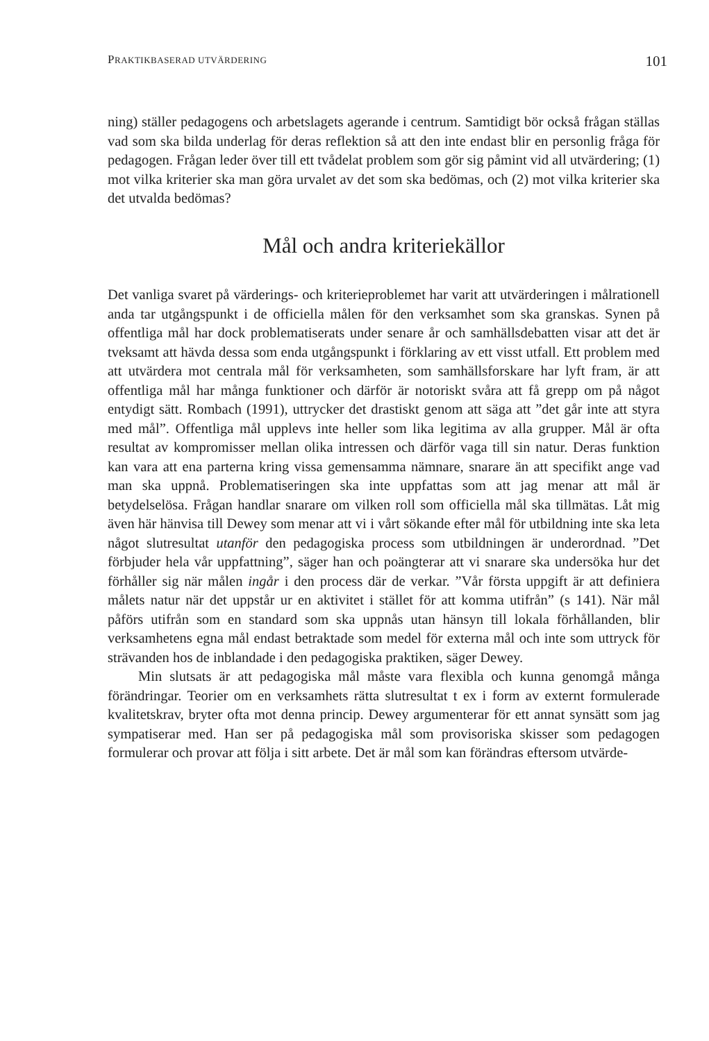PRAKTIKBASERAD UTVÄRDERING 101
ning) ställer pedagogens och arbetslagets agerande i centrum. Samtidigt bör också frågan ställas vad som ska bilda underlag för deras reflektion så att den inte endast blir en personlig fråga för pedagogen. Frågan leder över till ett tvådelat problem som gör sig påmint vid all utvärdering; (1) mot vilka kriterier ska man göra urvalet av det som ska bedömas, och (2) mot vilka kriterier ska det utvalda bedömas?
Mål och andra kriteriekällor
Det vanliga svaret på värderings- och kriterieproblemet har varit att utvärderingen i målrationell anda tar utgångspunkt i de officiella målen för den verksamhet som ska granskas. Synen på offentliga mål har dock problematiserats under senare år och samhällsdebatten visar att det är tveksamt att hävda dessa som enda utgångspunkt i förklaring av ett visst utfall. Ett problem med att utvärdera mot centrala mål för verksamheten, som samhällsforskare har lyft fram, är att offentliga mål har många funktioner och därför är notoriskt svåra att få grepp om på något entydigt sätt. Rombach (1991), uttrycker det drastiskt genom att säga att ”det går inte att styra med mål”. Offentliga mål upplevs inte heller som lika legitima av alla grupper. Mål är ofta resultat av kompromisser mellan olika intressen och därför vaga till sin natur. Deras funktion kan vara att ena parterna kring vissa gemensamma nämnare, snarare än att specifikt ange vad man ska uppnå. Problematiseringen ska inte uppfattas som att jag menar att mål är betydelselösa. Frågan handlar snarare om vilken roll som officiella mål ska tillmätas. Låt mig även här hänvisa till Dewey som menar att vi i vårt sökande efter mål för utbildning inte ska leta något slutresultat utanför den pedagogiska process som utbildningen är underordnad. ”Det förbjuder hela vår uppfattning”, säger han och poängterar att vi snarare ska undersöka hur det förhåller sig när målen ingår i den process där de verkar. ”Vår första uppgift är att definiera målets natur när det uppstår ur en aktivitet i stället för att komma utifrån” (s 141). När mål påförs utifrån som en standard som ska uppnås utan hänsyn till lokala förhållanden, blir verksamhetens egna mål endast betraktade som medel för externa mål och inte som uttryck för strävanden hos de inblandade i den pedagogiska praktiken, säger Dewey.
Min slutsats är att pedagogiska mål måste vara flexibla och kunna genomgå många förändringar. Teorier om en verksamhets rätta slutresultat t ex i form av externt formulerade kvalitetskrav, bryter ofta mot denna princip. Dewey argumenterar för ett annat synsätt som jag sympatiserar med. Han ser på pedagogiska mål som provisoriska skisser som pedagogen formulerar och provar att följa i sitt arbete. Det är mål som kan förändras eftersom utvärde-